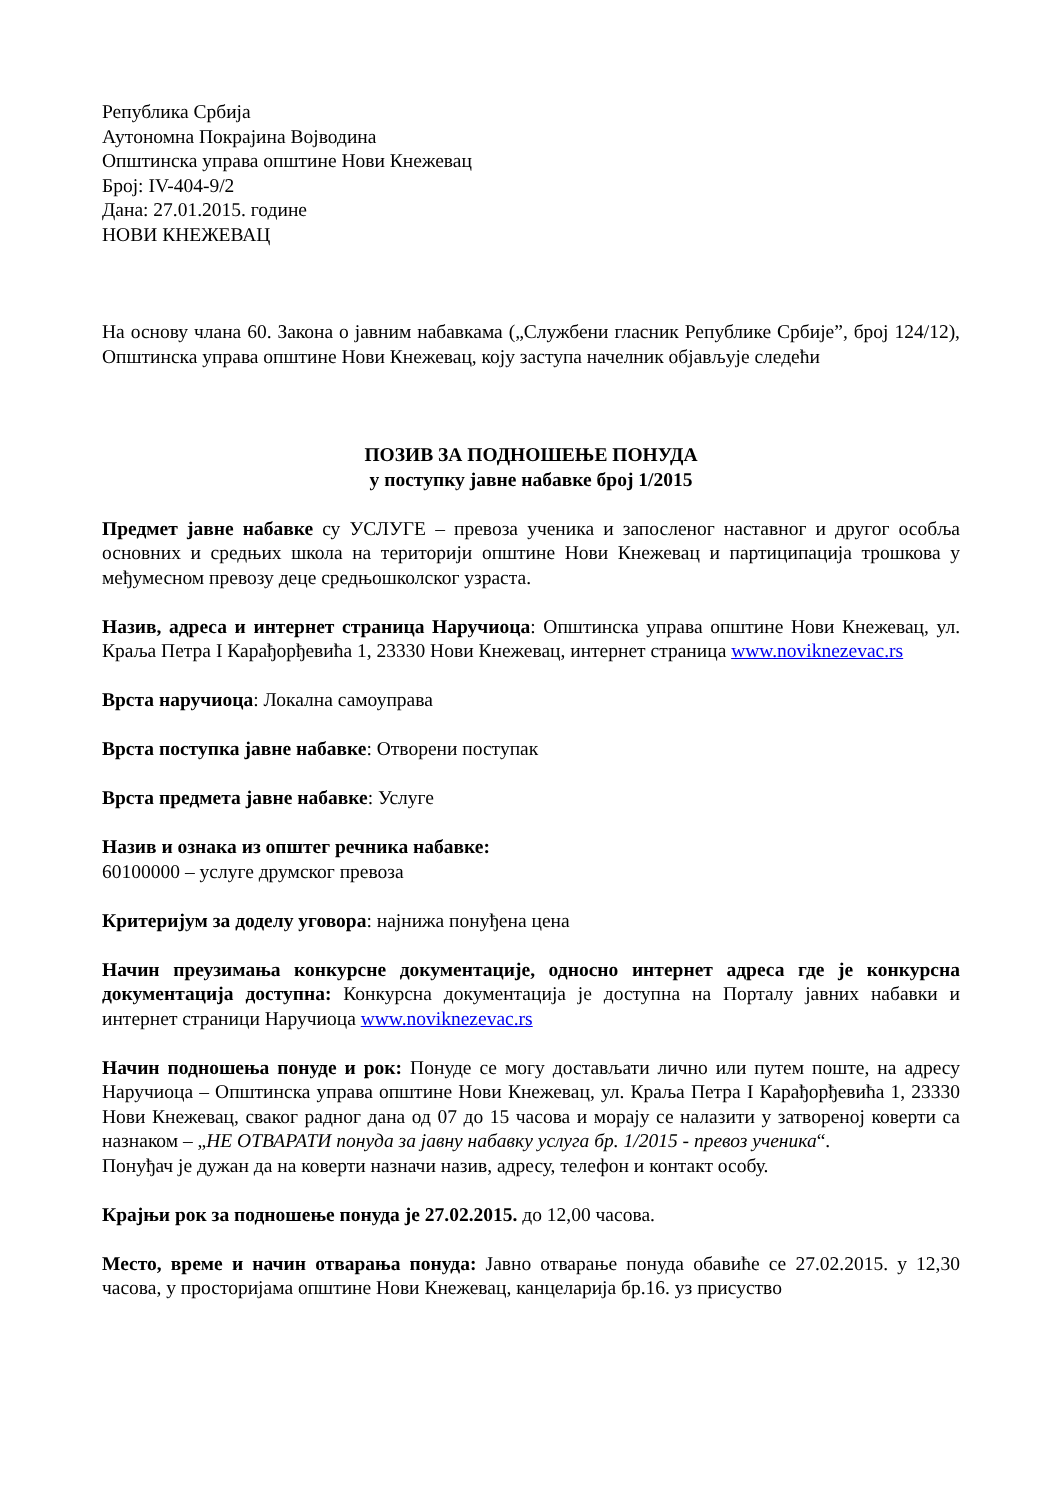Република Србија
Аутономна Покрајина Војводина
Општинска управа општине Нови Кнежевац
Број: IV-404-9/2
Дана: 27.01.2015. године
НОВИ КНЕЖЕВАЦ
На основу члана 60. Закона о јавним набавкама („Службени гласник Републике Србије”, број 124/12), Општинска управа општине Нови Кнежевац, коју заступа начелник објављује следећи
ПОЗИВ ЗА ПОДНОШЕЊЕ ПОНУДА
у поступку јавне набавке број 1/2015
Предмет јавне набавке су УСЛУГЕ – превоза ученика и запосленог наставног и другог особља основних и средњих школа на територији општине Нови Кнежевац и партиципација трошкова у међумесном превозу деце средњошколског узраста.
Назив, адреса и интернет страница Наручиоца: Општинска управа општине Нови Кнежевац, ул. Краља Петра I Карађорђевића 1, 23330 Нови Кнежевац, интернет страница www.noviknezevac.rs
Врста наручиоца: Локална самоуправа
Врста поступка јавне набавке: Отворени поступак
Врста предмета јавне набавке: Услуге
Назив и ознака из општег речника набавке:
60100000 – услуге друмског превоза
Критеријум за доделу уговора: најнижа понуђена цена
Начин преузимања конкурсне документације, односно интернет адреса где је конкурсна документација доступна: Конкурсна документација је доступна на Порталу јавних набавки и интернет страници Наручиоца www.noviknezevac.rs
Начин подношења понуде и рок: Понуде се могу достављати лично или путем поште, на адресу Наручиоца – Општинска управа општине Нови Кнежевац, ул. Краља Петра I Карађорђевића 1, 23330 Нови Кнежевац, сваког радног дана од 07 до 15 часова и морају се налазити у затвореној коверти са назнаком – „НЕ ОТВАРАТИ понуда за јавну набавку услуга бр. 1/2015 - превоз ученика“.
Понуђач је дужан да на коверти назначи назив, адресу, телефон и контакт особу.
Крајњи рок за подношење понуда је 27.02.2015. до 12,00 часова.
Место, време и начин отварања понуда: Јавно отварање понуда обавиће се 27.02.2015. у 12,30 часова, у просторијама општине Нови Кнежевац, канцеларија бр.16. уз присуство